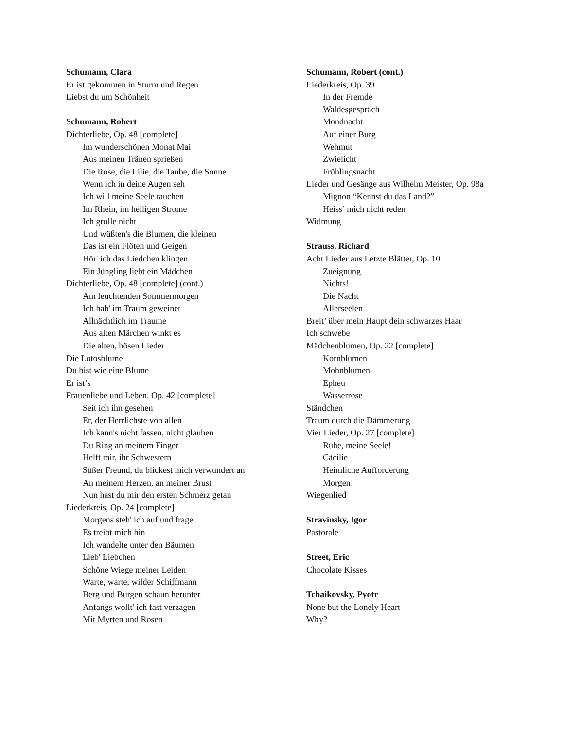Schumann, Clara
Er ist gekommen in Sturm und Regen
Liebst du um Schönheit
Schumann, Robert
Dichterliebe, Op. 48 [complete]
Im wunderschönen Monat Mai
Aus meinen Tränen sprießen
Die Rose, die Lilie, die Taube, die Sonne
Wenn ich in deine Augen seh
Ich will meine Seele tauchen
Im Rhein, im heiligen Strome
Ich grolle nicht
Und wüßten's die Blumen, die kleinen
Das ist ein Flöten und Geigen
Hör' ich das Liedchen klingen
Ein Jüngling liebt ein Mädchen
Dichterliebe, Op. 48 [complete] (cont.)
Am leuchtenden Sommermorgen
Ich hab' im Traum geweinet
Allnächtlich im Traume
Aus alten Märchen winkt es
Die alten, bösen Lieder
Die Lotosblume
Du bist wie eine Blume
Er ist’s
Frauenliebe und Leben, Op. 42 [complete]
Seit ich ihn gesehen
Er, der Herrlichste von allen
Ich kann's nicht fassen, nicht glauben
Du Ring an meinem Finger
Helft mir, ihr Schwestern
Süßer Freund, du blickest mich verwundert an
An meinem Herzen, an meiner Brust
Nun hast du mir den ersten Schmerz getan
Liederkreis, Op. 24 [complete]
Morgens steh' ich auf und frage
Es treibt mich hin
Ich wandelte unter den Bäumen
Lieb' Liebchen
Schöne Wiege meiner Leiden
Warte, warte, wilder Schiffmann
Berg und Burgen schaun herunter
Anfangs wollt' ich fast verzagen
Mit Myrten und Rosen
Schumann, Robert (cont.)
Liederkreis, Op. 39
In der Fremde
Waldesgespräch
Mondnacht
Auf einer Burg
Wehmut
Zwielicht
Frühlingsnacht
Lieder und Gesänge aus Wilhelm Meister, Op. 98a
Mignon “Kennst du das Land?”
Heiss’ mich nicht reden
Widmung
Strauss, Richard
Acht Lieder aus Letzte Blätter, Op. 10
Zueignung
Nichts!
Die Nacht
Allerseelen
Breit’ über mein Haupt dein schwarzes Haar
Ich schwebe
Mädchenblumen, Op. 22 [complete]
Kornblumen
Mohnblumen
Epheu
Wasserrose
Ständchen
Traum durch die Dämmerung
Vier Lieder, Op. 27 [complete]
Ruhe, meine Seele!
Cäcilie
Heimliche Aufforderung
Morgen!
Wiegenlied
Stravinsky, Igor
Pastorale
Street, Eric
Chocolate Kisses
Tchaikovsky, Pyotr
None but the Lonely Heart
Why?